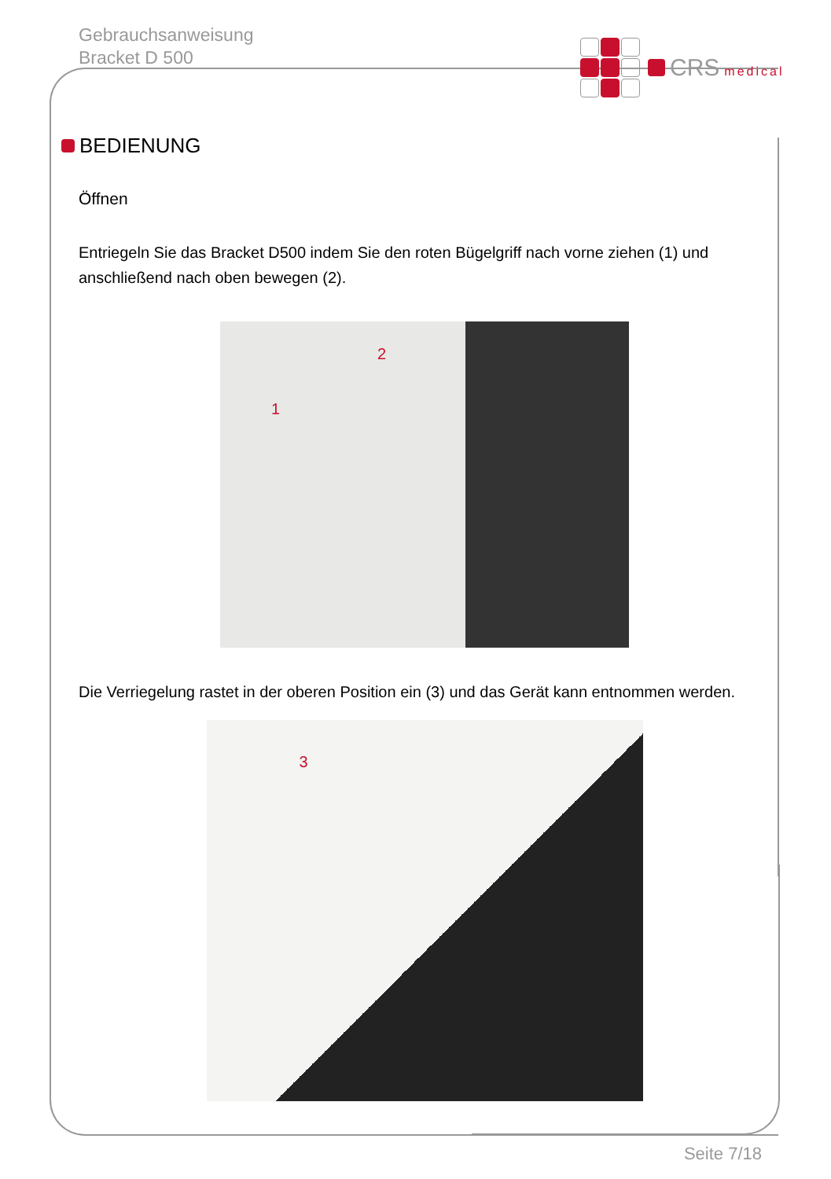Gebrauchsanweisung
Bracket D 500
CRS medical
BEDIENUNG
Öffnen
Entriegeln Sie das Bracket D500 indem Sie den roten Bügelgriff nach vorne ziehen (1) und anschließend nach oben bewegen (2).
2
1
Die Verriegelung rastet in der oberen Position ein (3) und das Gerät kann entnommen werden.
3
Seite 7/18